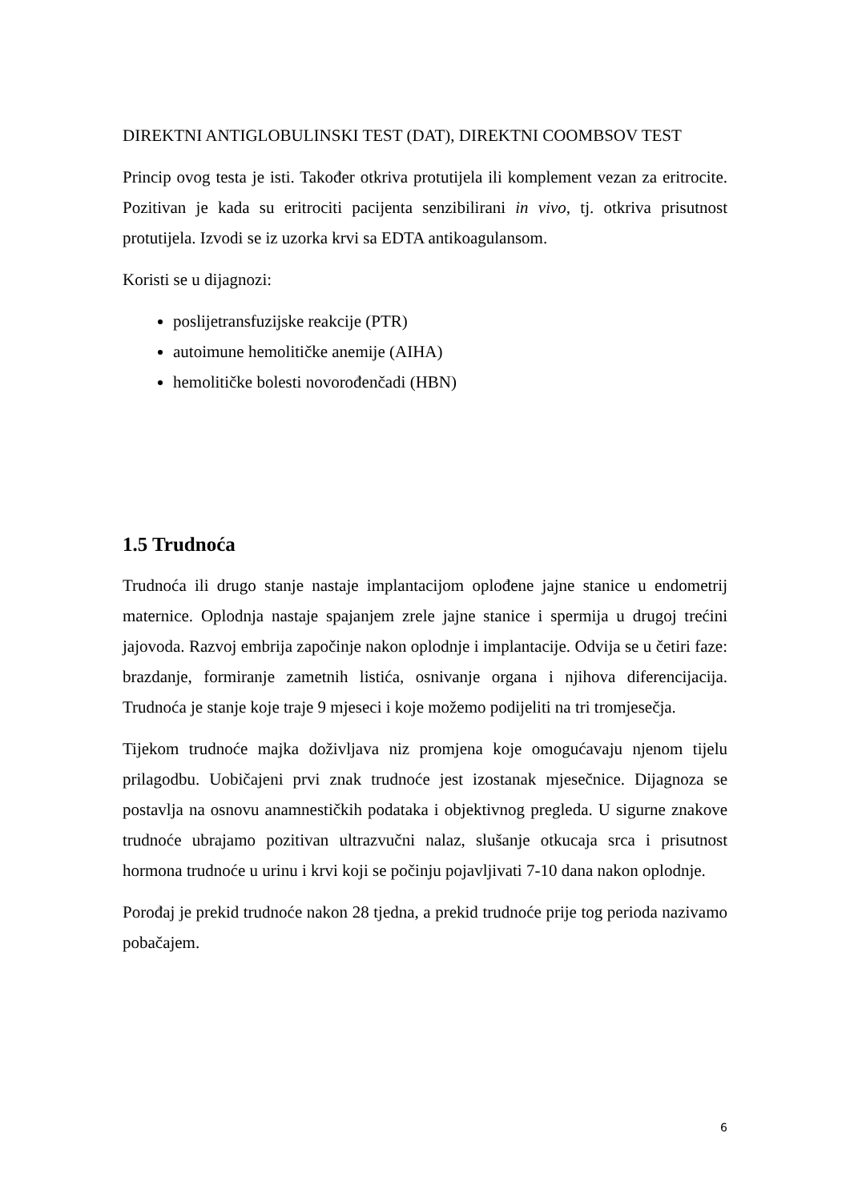DIREKTNI ANTIGLOBULINSKI TEST (DAT), DIREKTNI COOMBSOV TEST
Princip ovog testa je isti. Također otkriva protutijela ili komplement vezan za eritrocite. Pozitivan je kada su eritrociti pacijenta senzibilirani in vivo, tj. otkriva prisutnost protutijela. Izvodi se iz uzorka krvi sa EDTA antikoagulansom.
Koristi se u dijagnozi:
poslijetransfuzijske reakcije (PTR)
autoimune hemolitičke anemije (AIHA)
hemolitičke bolesti novorođenčadi (HBN)
1.5 Trudnoća
Trudnoća ili drugo stanje nastaje implantacijom oplođene jajne stanice u endometrij maternice. Oplodnja nastaje spajanjem zrele jajne stanice i spermija u drugoj trećini jajovoda. Razvoj embrija započinje nakon oplodnje i implantacije. Odvija se u četiri faze: brazdanje, formiranje zametnih listića, osnivanje organa i njihova diferencijacija. Trudnoća je stanje koje traje 9 mjeseci i koje možemo podijeliti na tri tromjesečja.
Tijekom trudnoće majka doživljava niz promjena koje omogućavaju njenom tijelu prilagodbu. Uobičajeni prvi znak trudnoće jest izostanak mjesečnice. Dijagnoza se postavlja na osnovu anamnestičkih podataka i objektivnog pregleda. U sigurne znakove trudnoće ubrajamo pozitivan ultrazvučni nalaz, slušanje otkucaja srca i prisutnost hormona trudnoće u urinu i krvi koji se počinju pojavljivati 7-10 dana nakon oplodnje.
Porođaj je prekid trudnoće nakon 28 tjedna, a prekid trudnoće prije tog perioda nazivamo pobačajem.
6